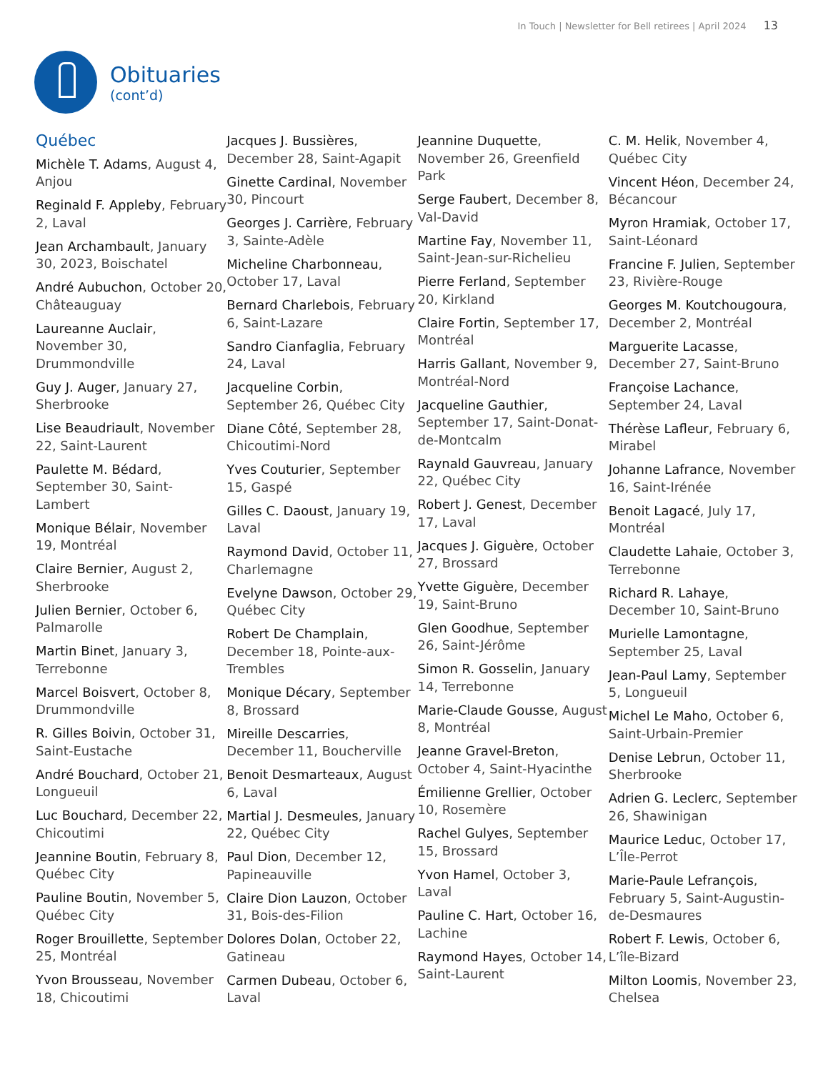In Touch | Newsletter for Bell retirees | April 2024 13
Obituaries
(cont’d)
Québec
Michèle T. Adams, August 4, Anjou
Reginald F. Appleby, February 2, Laval
Jean Archambault, January 30, 2023, Boischatel
André Aubuchon, October 20, Châteauguay
Laureanne Auclair, November 30, Drummondville
Guy J. Auger, January 27, Sherbrooke
Lise Beaudriault, November 22, Saint-Laurent
Paulette M. Bédard, September 30, Saint-Lambert
Monique Bélair, November 19, Montréal
Claire Bernier, August 2, Sherbrooke
Julien Bernier, October 6, Palmarolle
Martin Binet, January 3, Terrebonne
Marcel Boisvert, October 8, Drummondville
R. Gilles Boivin, October 31, Saint-Eustache
André Bouchard, October 21, Longueuil
Luc Bouchard, December 22, Chicoutimi
Jeannine Boutin, February 8, Québec City
Pauline Boutin, November 5, Québec City
Roger Brouillette, September 25, Montréal
Yvon Brousseau, November 18, Chicoutimi
Jacques J. Bussières, December 28, Saint-Agapit
Ginette Cardinal, November 30, Pincourt
Georges J. Carrière, February 3, Sainte-Adèle
Micheline Charbonneau, October 17, Laval
Bernard Charlebois, February 6, Saint-Lazare
Sandro Cianfaglia, February 24, Laval
Jacqueline Corbin, September 26, Québec City
Diane Côté, September 28, Chicoutimi-Nord
Yves Couturier, September 15, Gaspé
Gilles C. Daoust, January 19, Laval
Raymond David, October 11, Charlemagne
Evelyne Dawson, October 29, Québec City
Robert De Champlain, December 18, Pointe-aux-Trembles
Monique Décary, September 8, Brossard
Mireille Descarries, December 11, Boucherville
Benoit Desmarteaux, August 6, Laval
Martial J. Desmeules, January 22, Québec City
Paul Dion, December 12, Papineauville
Claire Dion Lauzon, October 31, Bois-des-Filion
Dolores Dolan, October 22, Gatineau
Carmen Dubeau, October 6, Laval
Jeannine Duquette, November 26, Greenfield Park
Serge Faubert, December 8, Val-David
Martine Fay, November 11, Saint-Jean-sur-Richelieu
Pierre Ferland, September 20, Kirkland
Claire Fortin, September 17, Montréal
Harris Gallant, November 9, Montréal-Nord
Jacqueline Gauthier, September 17, Saint-Donat-de-Montcalm
Raynald Gauvreau, January 22, Québec City
Robert J. Genest, December 17, Laval
Jacques J. Giguère, October 27, Brossard
Yvette Giguère, December 19, Saint-Bruno
Glen Goodhue, September 26, Saint-Jérôme
Simon R. Gosselin, January 14, Terrebonne
Marie-Claude Gousse, August 8, Montréal
Jeanne Gravel-Breton, October 4, Saint-Hyacinthe
Émilienne Grellier, October 10, Rosemère
Rachel Gulyes, September 15, Brossard
Yvon Hamel, October 3, Laval
Pauline C. Hart, October 16, Lachine
Raymond Hayes, October 14, Saint-Laurent
C. M. Helik, November 4, Québec City
Vincent Héon, December 24, Bécancour
Myron Hramiak, October 17, Saint-Léonard
Francine F. Julien, September 23, Rivière-Rouge
Georges M. Koutchougoura, December 2, Montréal
Marguerite Lacasse, December 27, Saint-Bruno
Françoise Lachance, September 24, Laval
Thérèse Lafleur, February 6, Mirabel
Johanne Lafrance, November 16, Saint-Irénée
Benoit Lagacé, July 17, Montréal
Claudette Lahaie, October 3, Terrebonne
Richard R. Lahaye, December 10, Saint-Bruno
Murielle Lamontagne, September 25, Laval
Jean-Paul Lamy, September 5, Longueuil
Michel Le Maho, October 6, Saint-Urbain-Premier
Denise Lebrun, October 11, Sherbrooke
Adrien G. Leclerc, September 26, Shawinigan
Maurice Leduc, October 17, L’Île-Perrot
Marie-Paule Lefrançois, February 5, Saint-Augustin-de-Desmaures
Robert F. Lewis, October 6, L’île-Bizard
Milton Loomis, November 23, Chelsea